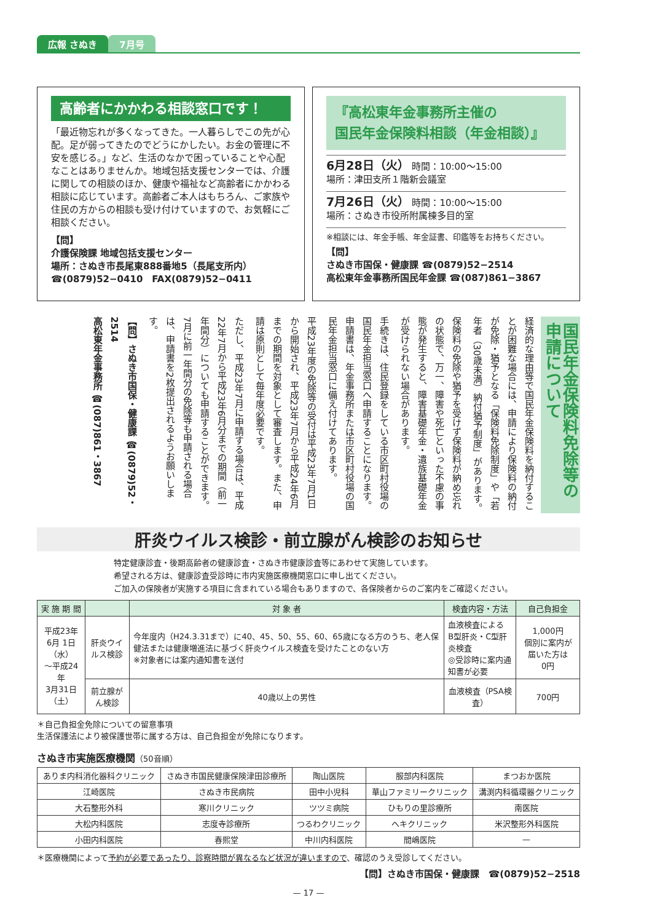広報 さぬき 7月号
高齢者にかかわる相談窓口です！
「最近物忘れが多くなってきた。一人暮らしでこの先が心配。足が弱ってきたのでどうにかしたい。お金の管理に不安を感じる。」など、生活のなかで困っていることや心配なことはありませんか。地域包括支援センターでは、介護に関しての相談のほか、健康や福祉など高齢者にかかわる相談に応じています。高齢者ご本人はもちろん、ご家族や住民の方からの相談も受け付けていますので、お気軽にご相談ください。
【問】
介護保険課 地域包括支援センター
場所：さぬき市長尾東888番地5（長尾支所内）
☎(0879)52−0410　FAX(0879)52−0411
『高松東年金事務所主催の
国民年金保険料相談（年金相談）』
6月28日（火） 時間：10:00〜15:00
場所：津田支所１階新会議室
7月26日（火） 時間：10:00〜15:00
場所：さぬき市役所附属棟多目的室
※相談には、年金手帳、年金証書、印鑑等をお持ちください。
【問】
さぬき市国保・健康課 ☎(0879)52−2514
高松東年金事務所国民年金課 ☎(087)861−3867
国民年金保険料免除等の申請について
経済的な理由等で国民年金保険料を納付することが困難な場合には、申請により保険料の納付が免除・猶予となる「保険料免除制度」や「若年者（30歳未満）納付猶予制度」があります。
保険料の免除や猶予を受けず保険料が納め忘れの状態で、万一、障害や死亡といった不慮の事態が発生すると、障害基礎年金・遺族基礎年金が受けられない場合があります。
手続きは、住民登録をしている市区町村役場の国民年金担当窓口へ申請することになります。申請書は、年金事務所または市区町村役場の国民年金担当窓口に備え付けてあります。
平成23年度の免除等の受付は平成23年7月1日から開始され、平成23年7月から平成24年6月までの期間を対象として審査します。また、申請は原則として毎年度必要です。
ただし、平成23年7月に申請する場合は、平成22年7月から平成23年6月分までの期間（前一年間分）についても申請することができます。7月に前一年間分の免除等も申請される場合は、申請書を2枚提出されるようお願いします。
【問】さぬき市国保・健康課 ☎(0879)52・2514
高松東年金事務所 ☎(087)861・3867
肝炎ウイルス検診・前立腺がん検診のお知らせ
特定健康診査・後期高齢者の健康診査・さぬき市健康診査等にあわせて実施しています。
希望される方は、健康診査受診時に市内実施医療機関窓口に申し出てください。
ご加入の保険者が実施する項目に含まれている場合もありますので、各保険者からのご案内をご確認ください。
| 実 施 期 間 | | 対 象 者 | 検査内容・方法 | 自己負担金 |
| --- | --- | --- | --- | --- |
| 平成23年 6月 1日（水） 〜平成24年 3月31日（土） | 肝炎ウイルス検診 | 今年度内（H24.3.31まで）に40、45、50、55、60、65歳になる方のうち、老人保健法または健康増進法に基づく肝炎ウイルス検査を受けたことのない方 ※対象者には案内通知書を送付 | 血液検査による B型肝炎・C型肝炎検査 ◎受診時に案内通知書が必要 | 1,000円 個別に案内が届いた方は 0円 |
| | 前立腺がん検診 | 40歳以上の男性 | 血液検査（PSA検査） | 700円 |
＊自己負担金免除についての留意事項
生活保護法により被保護世帯に属する方は、自己負担金が免除になります。
さぬき市実施医療機関（50音順）
| ありま内科消化器科クリニック | さぬき市国民健康保険津田診療所 | 陶山医院 | 服部内科医院 | まつおか医院 |
| 江崎医院 | さぬき市民病院 | 田中小児科 | 華山ファミリークリニック | 溝渕内科循環器クリニック |
| 大石整形外科 | 寒川クリニック | ツツミ病院 | ひもりの里診療所 | 南医院 |
| 大松内科医院 | 志度寺診療所 | つるわクリニック | へキクリニック | 米沢整形外科医院 |
| 小田内科医院 | 春熙堂 | 中川内科医院 | 間嶋医院 | — |
＊医療機関によって予約が必要であったり、診察時間が異なるなど状況が違いますので、確認のうえ受診してください。
【問】さぬき市国保・健康課　☎(0879)52−2518
— 17 —